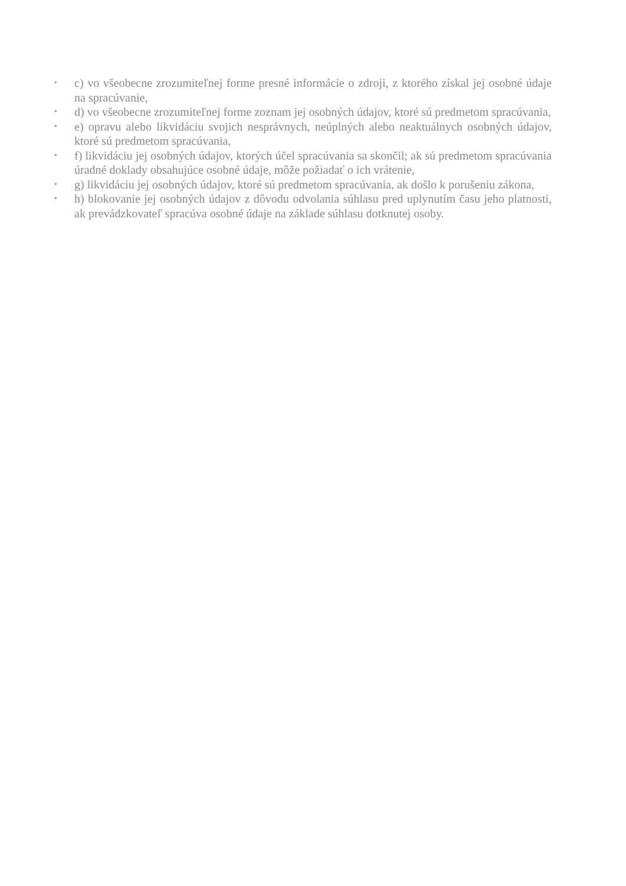• c) vo všeobecne zrozumiteľnej forme presné informácie o zdroji, z ktorého získal jej osobné údaje na spracúvanie,
• d) vo všeobecne zrozumiteľnej forme zoznam jej osobných údajov, ktoré sú predmetom spracúvania,
• e) opravu alebo likvidáciu svojich nesprávnych, neúplných alebo neaktuálnych osobných údajov, ktoré sú predmetom spracúvania,
• f) likvidáciu jej osobných údajov, ktorých účel spracúvania sa skončil; ak sú predmetom spracúvania úradné doklady obsahujúce osobné údaje, môže požiadať o ich vrátenie,
• g) likvidáciu jej osobných údajov, ktoré sú predmetom spracúvania, ak došlo k porušeniu zákona,
• h) blokovanie jej osobných údajov z dôvodu odvolania súhlasu pred uplynutím času jeho platnosti, ak prevádzkovateľ spracúva osobné údaje na základe súhlasu dotknutej osoby.